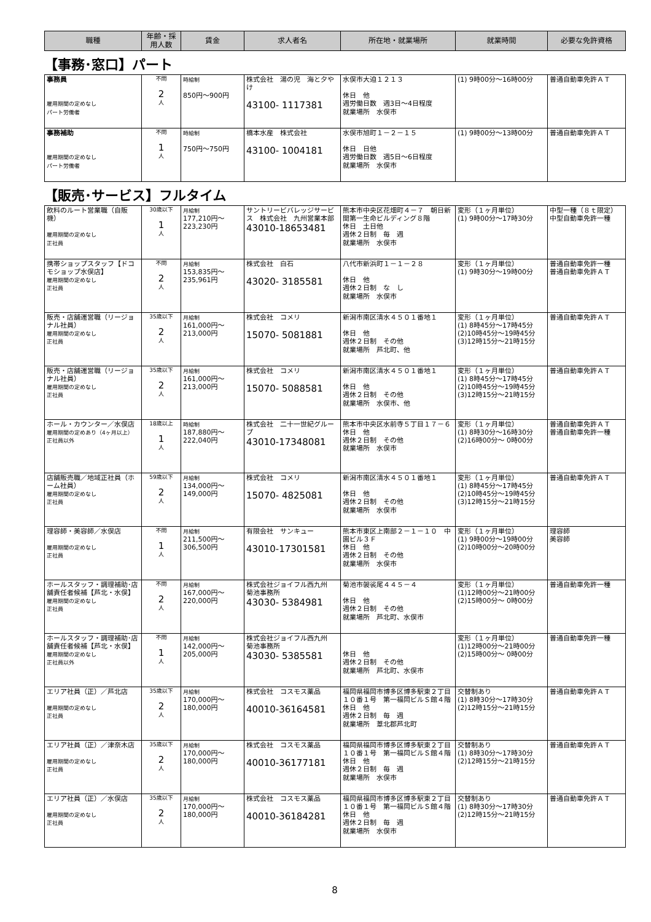| 職種 | 年齢・採用人数 | 賃金 | 求人者名 | 所在地・就業場所 | 就業時間 | 必要な免許資格 |
| --- | --- | --- | --- | --- | --- | --- |
【事務･窓口】パート
| 事務員 雇用期間の定めなし パート労働者 | 不問 2 人 | 時給制 850円～900円 | 株式会社 湯の児 海と夕やけ 43100- 1117381 | 水俣市大迫１２１３ 休日 他 週労働日数 週3日～4日程度 就業場所 水俣市 | (1) 9時00分～16時00分 | 普通自動車免許ＡＴ |
| 事務補助 雇用期間の定めなし パート労働者 | 不問 1 人 | 時給制 750円～750円 | 橋本水産 株式会社 43100- 1004181 | 水俣市旭町１－２－１５ 休日 日他 週労働日数 週5日～6日程度 就業場所 水俣市 | (1) 9時00分～13時00分 | 普通自動車免許ＡＴ |
【販売･サービス】フルタイム
| 飲料のルート営業職（自販機） 雇用期間の定めなし 正社員 | 30歳以下 1 人 | 月給制 177,210円～223,230円 | サントリービバレッジサービス 株式会社 九州営業本部 43010-18653481 | 熊本市中央区花畑町４－７ 朝日新聞第一生命ビルディング８階 休日 土日他 週休２日制 毎 週 就業場所 水俣市 | 変形（１ヶ月単位） (1) 9時00分～17時30分 | 中型一種（８ｔ限定） 中型自動車免許一種 |
| 携帯ショップスタッフ【ドコモショップ水俣店】 雇用期間の定めなし 正社員 | 不問 2 人 | 月給制 153,835円～235,961円 | 株式会社 白石 43020- 3185581 | 八代市新浜町１－１－２８ 休日 他 週休２日制 な し 就業場所 水俣市 | 変形（１ヶ月単位） (1) 9時30分～19時00分 | 普通自動車免許一種 普通自動車免許ＡＴ |
| 販売・店舗運営職（リージョナル社員） 雇用期間の定めなし 正社員 | 35歳以下 2 人 | 月給制 161,000円～213,000円 | 株式会社 コメリ 15070- 5081881 | 新潟市南区清水４５０１番地１ 休日 他 週休２日制 その他 就業場所 芦北町、他 | 変形（１ヶ月単位） (1) 8時45分～17時45分 (2)10時45分～19時45分 (3)12時15分～21時15分 | 普通自動車免許ＡＴ |
| 販売・店舗運営職（リージョナル社員） 雇用期間の定めなし 正社員 | 35歳以下 2 人 | 月給制 161,000円～213,000円 | 株式会社 コメリ 15070- 5088581 | 新潟市南区清水４５０１番地１ 休日 他 週休２日制 その他 就業場所 水俣市、他 | 変形（１ヶ月単位） (1) 8時45分～17時45分 (2)10時45分～19時45分 (3)12時15分～21時15分 | 普通自動車免許ＡＴ |
| ホール・カウンター／水俣店 雇用期間の定めあり（4ヶ月以上） 正社員以外 | 18歳以上 1 人 | 時給制 187,880円～222,040円 | 株式会社 二十一世紀グループ 43010-17348081 | 熊本市中央区水前寺５丁目１７－６ 休日 他 週休２日制 その他 就業場所 水俣市 | 変形（１ヶ月単位） (1) 8時30分～16時30分 (2)16時00分～ 0時00分 | 普通自動車免許ＡＴ 普通自動車免許一種 |
| 店舗販売職／地域正社員（ホーム社員） 雇用期間の定めなし 正社員 | 59歳以下 2 人 | 月給制 134,000円～149,000円 | 株式会社 コメリ 15070- 4825081 | 新潟市南区清水４５０１番地１ 休日 他 週休２日制 その他 就業場所 水俣市 | 変形（１ヶ月単位） (1) 8時45分～17時45分 (2)10時45分～19時45分 (3)12時15分～21時15分 | 普通自動車免許ＡＴ |
| 理容師・美容師／水俣店 雇用期間の定めなし 正社員 | 不問 1 人 | 月給制 211,500円～306,500円 | 有限会社 サンキュー 43010-17301581 | 熊本市東区上南部２－１－１０ 中園ビル３Ｆ 休日 他 週休２日制 その他 就業場所 水俣市 | 変形（１ヶ月単位） (1) 9時00分～19時00分 (2)10時00分～20時00分 | 理容師 美容師 |
| ホールスタッフ・調理補助･店舗責任者候補【芦北・水俣】 雇用期間の定めなし 正社員 | 不問 2 人 | 月給制 167,000円～220,000円 | 株式会社ジョイフル西九州 菊池事務所 43030- 5384981 | 菊池市袈裟尾４４５－４ 休日 他 週休２日制 その他 就業場所 芦北町、水俣市 | 変形（１ヶ月単位） (1)12時00分～21時00分 (2)15時00分～ 0時00分 | 普通自動車免許一種 |
| ホールスタッフ・調理補助･店舗責任者候補【芦北・水俣】 雇用期間の定めなし 正社員以外 | 不問 1 人 | 月給制 142,000円～205,000円 | 株式会社ジョイフル西九州 菊池事務所 43030- 5385581 | 休日 他 週休２日制 その他 就業場所 芦北町、水俣市 | 変形（１ヶ月単位） (1)12時00分～21時00分 (2)15時00分～ 0時00分 | 普通自動車免許一種 |
| エリア社員（正）／芦北店 雇用期間の定めなし 正社員 | 35歳以下 2 人 | 月給制 170,000円～180,000円 | 株式会社 コスモス薬品 40010-36164581 | 福岡県福岡市博多区博多駅東２丁目１０番１号 第一福岡ビルＳ館４階 休日 他 週休２日制 毎 週 就業場所 葦北郡芦北町 | 交替制あり (1) 8時30分～17時30分 (2)12時15分～21時15分 | 普通自動車免許ＡＴ |
| エリア社員（正）／津奈木店 雇用期間の定めなし 正社員 | 35歳以下 2 人 | 月給制 170,000円～180,000円 | 株式会社 コスモス薬品 40010-36177181 | 福岡県福岡市博多区博多駅東２丁目１０番１号 第一福岡ビルＳ館４階 休日 他 週休２日制 毎 週 就業場所 水俣市 | 交替制あり (1) 8時30分～17時30分 (2)12時15分～21時15分 | 普通自動車免許ＡＴ |
| エリア社員（正）／水俣店 雇用期間の定めなし 正社員 | 35歳以下 2 人 | 月給制 170,000円～180,000円 | 株式会社 コスモス薬品 40010-36184281 | 福岡県福岡市博多区博多駅東２丁目１０番１号 第一福岡ビルＳ館４階 休日 他 週休２日制 毎 週 就業場所 水俣市 | 交替制あり (1) 8時30分～17時30分 (2)12時15分～21時15分 | 普通自動車免許ＡＴ |
8